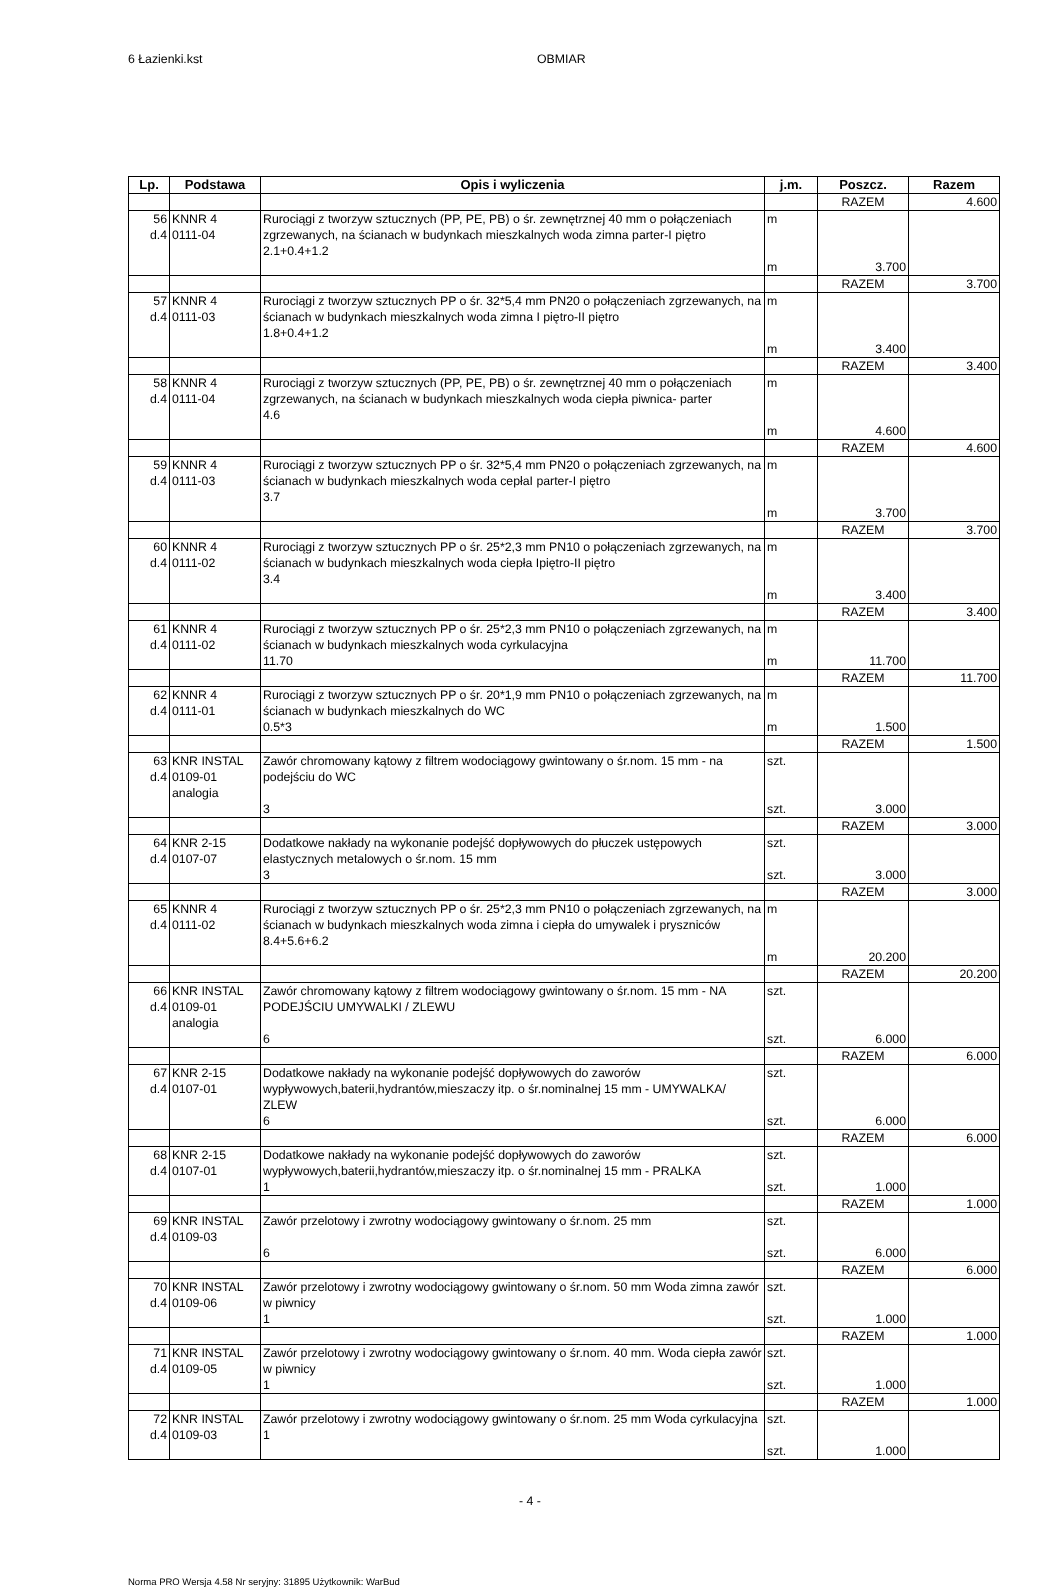6 Łazienki.kst OBMIAR
| Lp. | Podstawa | Opis i wyliczenia | j.m. | Poszcz. | Razem |
| --- | --- | --- | --- | --- | --- |
| | | | | RAZEM | 4.600 |
| 56 d.4 | KNNR 4 0111-04 | Rurociągi z tworzyw sztucznych (PP, PE, PB) o śr. zewnętrznej 40 mm o połączeniach zgrzewanych, na ścianach w budynkach mieszkalnych woda zimna parter-I piętro 2.1+0.4+1.2 | m m | 3.700 | |
| | | | | RAZEM | 3.700 |
| 57 d.4 | KNNR 4 0111-03 | Rurociągi z tworzyw sztucznych PP o śr. 32*5,4 mm PN20 o połączeniach zgrzewanych, na ścianach w budynkach mieszkalnych woda zimna I piętro-II piętro 1.8+0.4+1.2 | m m | 3.400 | |
| | | | | RAZEM | 3.400 |
| 58 d.4 | KNNR 4 0111-04 | Rurociągi z tworzyw sztucznych (PP, PE, PB) o śr. zewnętrznej 40 mm o połączeniach zgrzewanych, na ścianach w budynkach mieszkalnych woda ciepła piwnica- parter 4.6 | m m | 4.600 | |
| | | | | RAZEM | 4.600 |
| 59 d.4 | KNNR 4 0111-03 | Rurociągi z tworzyw sztucznych PP o śr. 32*5,4 mm PN20 o połączeniach zgrzewanych, na ścianach w budynkach mieszkalnych woda cepłaI parter-I piętro 3.7 | m m | 3.700 | |
| | | | | RAZEM | 3.700 |
| 60 d.4 | KNNR 4 0111-02 | Rurociągi z tworzyw sztucznych PP o śr. 25*2,3 mm PN10 o połączeniach zgrzewanych, na ścianach w budynkach mieszkalnych woda ciepła Ipiętro-II piętro 3.4 | m m | 3.400 | |
| | | | | RAZEM | 3.400 |
| 61 d.4 | KNNR 4 0111-02 | Rurociągi z tworzyw sztucznych PP o śr. 25*2,3 mm PN10 o połączeniach zgrzewanych, na ścianach w budynkach mieszkalnych woda cyrkulacyjna 11.70 | m m | 11.700 | |
| | | | | RAZEM | 11.700 |
| 62 d.4 | KNNR 4 0111-01 | Rurociągi z tworzyw sztucznych PP o śr. 20*1,9 mm PN10 o połączeniach zgrzewanych, na ścianach w budynkach mieszkalnych do WC 0.5*3 | m m | 1.500 | |
| | | | | RAZEM | 1.500 |
| 63 d.4 | KNR INSTAL 0109-01 analogia | Zawór chromowany kątowy z filtrem wodociągowy gwintowany o śr.nom. 15 mm - na podejściu do WC 3 | szt. szt. | 3.000 | |
| | | | | RAZEM | 3.000 |
| 64 d.4 | KNR 2-15 0107-07 | Dodatkowe nakłady na wykonanie podejść dopływowych do płuczek ustępowych elastycznych metalowych o śr.nom. 15 mm 3 | szt. szt. | 3.000 | |
| | | | | RAZEM | 3.000 |
| 65 d.4 | KNNR 4 0111-02 | Rurociągi z tworzyw sztucznych PP o śr. 25*2,3 mm PN10 o połączeniach zgrzewanych, na ścianach w budynkach mieszkalnych woda zimna i ciepła do umywalek i pryszniców 8.4+5.6+6.2 | m m | 20.200 | |
| | | | | RAZEM | 20.200 |
| 66 d.4 | KNR INSTAL 0109-01 analogia | Zawór chromowany kątowy z filtrem wodociągowy gwintowany o śr.nom. 15 mm - NA PODEJŚCIU UMYWALKI / ZLEWU 6 | szt. szt. | 6.000 | |
| | | | | RAZEM | 6.000 |
| 67 d.4 | KNR 2-15 0107-01 | Dodatkowe nakłady na wykonanie podejść dopływowych do zaworów wypływowych,baterii,hydrantów,mieszaczy itp. o śr.nominalnej 15 mm - UMYWALKA/ ZLEW 6 | szt. szt. | 6.000 | |
| | | | | RAZEM | 6.000 |
| 68 d.4 | KNR 2-15 0107-01 | Dodatkowe nakłady na wykonanie podejść dopływowych do zaworów wypływowych,baterii,hydrantów,mieszaczy itp. o śr.nominalnej 15 mm - PRALKA 1 | szt. szt. | 1.000 | |
| | | | | RAZEM | 1.000 |
| 69 d.4 | KNR INSTAL 0109-03 | Zawór przelotowy i zwrotny wodociągowy gwintowany o śr.nom. 25 mm 6 | szt. szt. | 6.000 | |
| | | | | RAZEM | 6.000 |
| 70 d.4 | KNR INSTAL 0109-06 | Zawór przelotowy i zwrotny wodociągowy gwintowany o śr.nom. 50 mm Woda zimna zawór w piwnicy 1 | szt. szt. | 1.000 | |
| | | | | RAZEM | 1.000 |
| 71 d.4 | KNR INSTAL 0109-05 | Zawór przelotowy i zwrotny wodociągowy gwintowany o śr.nom. 40 mm. Woda ciepła zawór w piwnicy 1 | szt. szt. | 1.000 | |
| | | | | RAZEM | 1.000 |
| 72 d.4 | KNR INSTAL 0109-03 | Zawór przelotowy i zwrotny wodociągowy gwintowany o śr.nom. 25 mm Woda cyrkulacyjna 1 | szt. szt. | 1.000 | |
- 4 -
Norma PRO Wersja 4.58 Nr seryjny: 31895 Użytkownik: WarBud